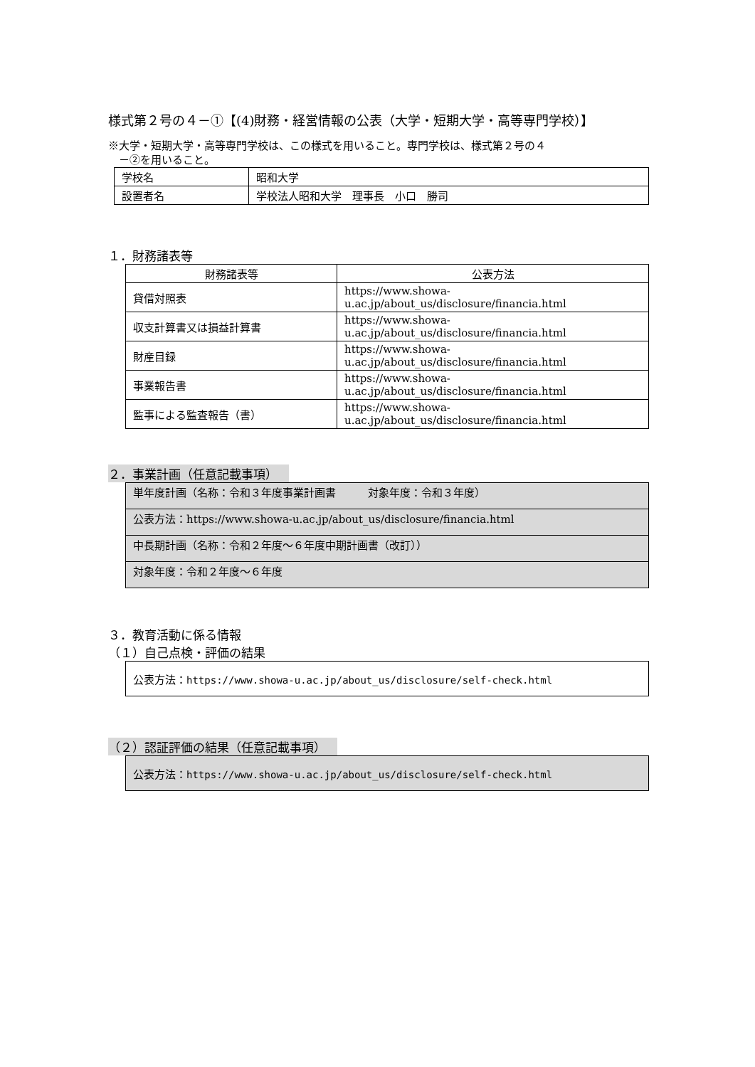様式第２号の４－①【(4)財務・経営情報の公表（大学・短期大学・高等専門学校）】
※大学・短期大学・高等専門学校は、この様式を用いること。専門学校は、様式第２号の４
　－②を用いること。
| 学校名 | 昭和大学 |
| 設置者名 | 学校法人昭和大学 理事長 小口 勝司 |
１．財務諸表等
| 財務諸表等 | 公表方法 |
| --- | --- |
| 貸借対照表 | https://www.showa- u.ac.jp/about_us/disclosure/financia.html |
| 収支計算書又は損益計算書 | https://www.showa- u.ac.jp/about_us/disclosure/financia.html |
| 財産目録 | https://www.showa- u.ac.jp/about_us/disclosure/financia.html |
| 事業報告書 | https://www.showa- u.ac.jp/about_us/disclosure/financia.html |
| 監事による監査報告（書） | https://www.showa- u.ac.jp/about_us/disclosure/financia.html |
２．事業計画（任意記載事項）
| 単年度計画（名称：令和３年度事業計画書 対象年度：令和３年度） |
| 公表方法：https://www.showa-u.ac.jp/about_us/disclosure/financia.html |
| 中長期計画（名称：令和２年度～６年度中期計画書（改訂）） |
| 対象年度：令和２年度～６年度 |
３．教育活動に係る情報
（１）自己点検・評価の結果
| 公表方法： https://www.showa-u.ac.jp/about_us/disclosure/self-check.html |
（２）認証評価の結果（任意記載事項）
| 公表方法： https://www.showa-u.ac.jp/about_us/disclosure/self-check.html |